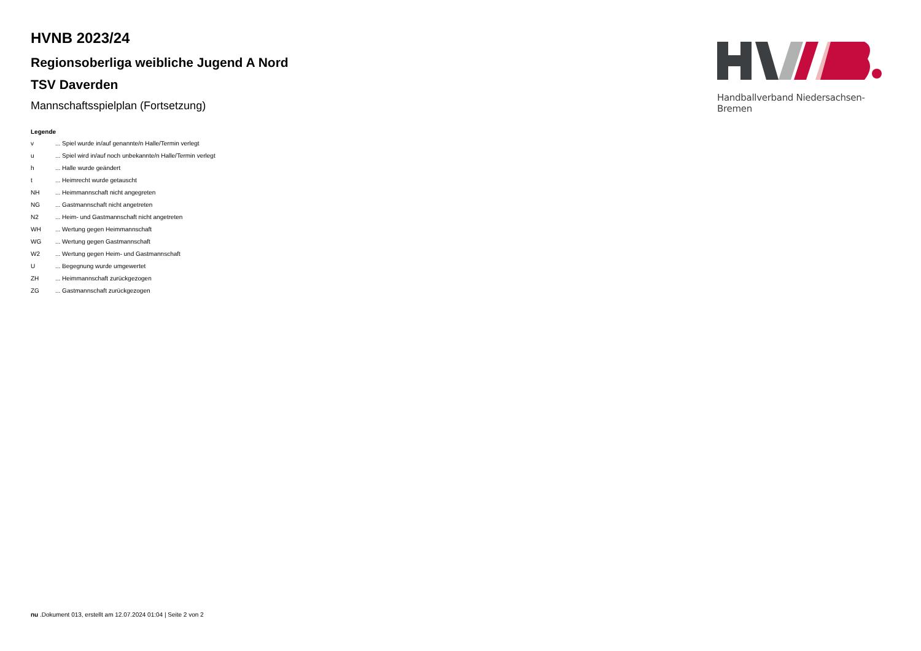HVNB 2023/24
Regionsoberliga weibliche Jugend A Nord
TSV Daverden
Mannschaftsspielplan (Fortsetzung)
Legende
v... Spiel wurde in/auf genannte/n Halle/Termin verlegt
u... Spiel wird in/auf noch unbekannte/n Halle/Termin verlegt
h... Halle wurde geändert
t... Heimrecht wurde getauscht
NH... Heimmannschaft nicht angegreten
NG... Gastmannschaft nicht angetreten
N2... Heim- und Gastmannschaft nicht angetreten
WH... Wertung gegen Heimmannschaft
WG... Wertung gegen Gastmannschaft
W2... Wertung gegen Heim- und Gastmannschaft
U... Begegnung wurde umgewertet
ZH... Heimmannschaft zurückgezogen
ZG... Gastmannschaft zurückgezogen
Handballverband Niedersachsen-Bremen
nu .Dokument 013, erstellt am 12.07.2024 01:04 | Seite 2 von 2